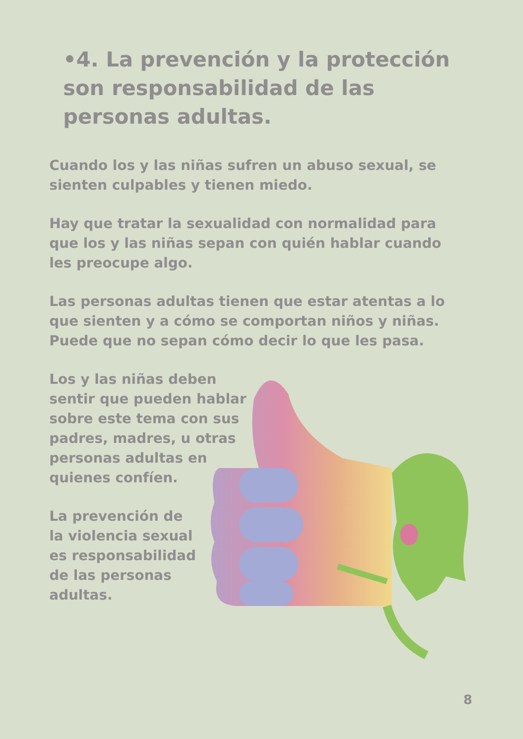•4. La prevención y la protección son responsabilidad de las personas adultas.
Cuando los y las niñas sufren un abuso sexual, se sienten culpables y tienen miedo.
Hay que tratar la sexualidad con normalidad para que los y las niñas sepan con quién hablar cuando les preocupe algo.
Las personas adultas tienen que estar atentas a lo que sienten y a cómo se comportan niños y niñas. Puede que no sepan cómo decir lo que les pasa.
Los y las niñas deben sentir que pueden hablar sobre este tema con sus padres, madres, u otras personas adultas en quienes confíen.
La prevención de la violencia sexual es responsabilidad de las personas adultas.
8